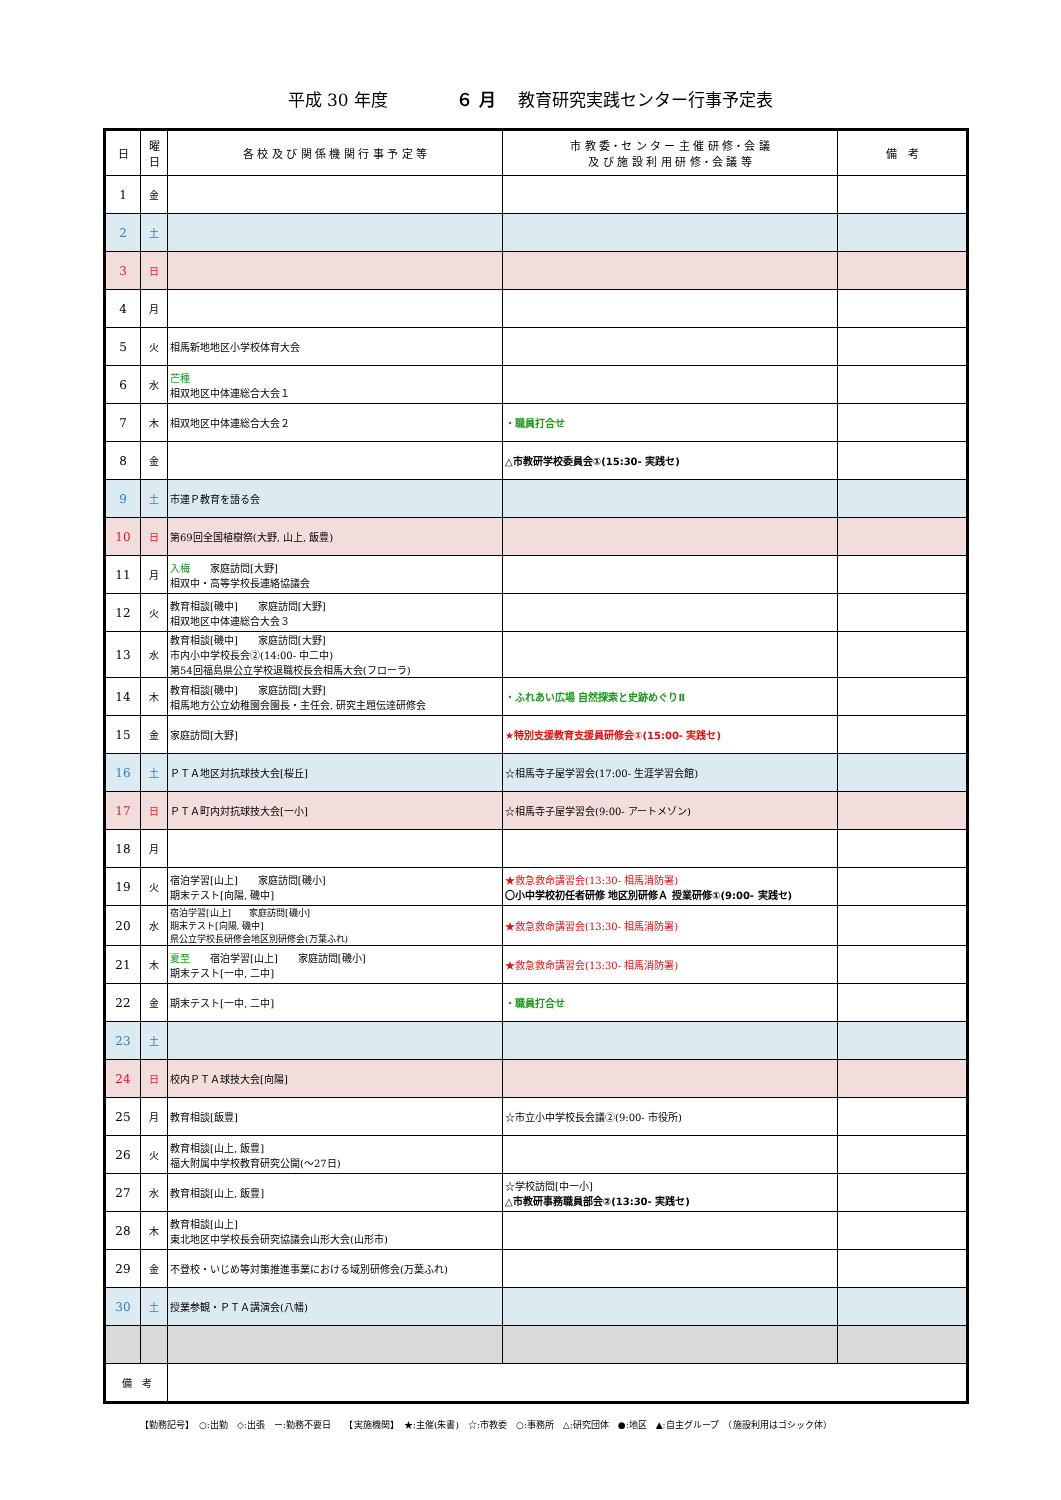平成 30 年度　　　　６ 月　 教育研究実践センター行事予定表
| 日 | 曜 日 | 各 校 及 び 関 係 機 関 行 事 予 定 等 | 市 教 委・セ ン タ ー 主 催 研 修・会 議 及 び 施 設 利 用 研 修・会 議 等 | 備 考 |
| --- | --- | --- | --- | --- |
| 1 | 金 | | | |
| 2 | 土 | | | |
| 3 | 日 | | | |
| 4 | 月 | | | |
| 5 | 火 | 相馬新地地区小学校体育大会 | | |
| 6 | 水 | 芒種 相双地区中体連総合大会１ | | |
| 7 | 木 | 相双地区中体連総合大会２ | ・職員打合せ | |
| 8 | 金 | | △市教研学校委員会①(15:30- 実践セ) | |
| 9 | 土 | 市連Ｐ教育を語る会 | | |
| 10 | 日 | 第69回全国植樹祭(大野, 山上, 飯豊) | | |
| 11 | 月 | 入梅 家庭訪問[大野] 相双中・高等学校長連絡協議会 | | |
| 12 | 火 | 教育相談[磯中] 家庭訪問[大野] 相双地区中体連総合大会３ | | |
| 13 | 水 | 教育相談[磯中] 家庭訪問[大野] 市内小中学校長会②(14:00- 中二中) 第54回福島県公立学校退職校長会相馬大会(フローラ) | | |
| 14 | 木 | 教育相談[磯中] 家庭訪問[大野] 相馬地方公立幼稚園会園長・主任会, 研究主題伝達研修会 | ・ふれあい広場 自然探索と史跡めぐりⅡ | |
| 15 | 金 | 家庭訪問[大野] | ★特別支援教育支援員研修会①(15:00- 実践セ) | |
| 16 | 土 | ＰＴＡ地区対抗球技大会[桜丘] | ☆相馬寺子屋学習会(17:00- 生涯学習会館) | |
| 17 | 日 | ＰＴＡ町内対抗球技大会[一小] | ☆相馬寺子屋学習会(9:00- アートメゾン) | |
| 18 | 月 | | | |
| 19 | 火 | 宿泊学習[山上] 家庭訪問[磯小] 期末テスト[向陽, 磯中] | ★救急救命講習会(13:30- 相馬消防署) 〇小中学校初任者研修 地区別研修Ａ 授業研修①(9:00- 実践セ) | |
| 20 | 水 | 宿泊学習[山上] 家庭訪問[磯小] 期末テスト[向陽, 磯中] 県公立学校長研修会地区別研修会(万葉ふれ) | ★救急救命講習会(13:30- 相馬消防署) | |
| 21 | 木 | 夏至 宿泊学習[山上] 家庭訪問[磯小] 期末テスト[一中, 二中] | ★救急救命講習会(13:30- 相馬消防署) | |
| 22 | 金 | 期末テスト[一中, 二中] | ・職員打合せ | |
| 23 | 土 | | | |
| 24 | 日 | 校内ＰＴＡ球技大会[向陽] | | |
| 25 | 月 | 教育相談[飯豊] | ☆市立小中学校長会議②(9:00- 市役所) | |
| 26 | 火 | 教育相談[山上, 飯豊] 福大附属中学校教育研究公開(～27日) | | |
| 27 | 水 | 教育相談[山上, 飯豊] | ☆学校訪問[中一小] △市教研事務職員部会②(13:30- 実践セ) | |
| 28 | 木 | 教育相談[山上] 東北地区中学校長会研究協議会山形大会(山形市) | | |
| 29 | 金 | 不登校・いじめ等対策推進事業における域別研修会(万葉ふれ) | | |
| 30 | 土 | 授業参観・ＰＴＡ講演会(八幡) | | |
| 備 考 | | | | |
【勤務記号】　○:出勤　◇:出張　ー:勤務不要日　　【実施機関】　★:主催(朱書)　☆:市教委　○:事務所　△:研究団体　●:地区　▲:自主グループ　（施設利用はゴシック体）